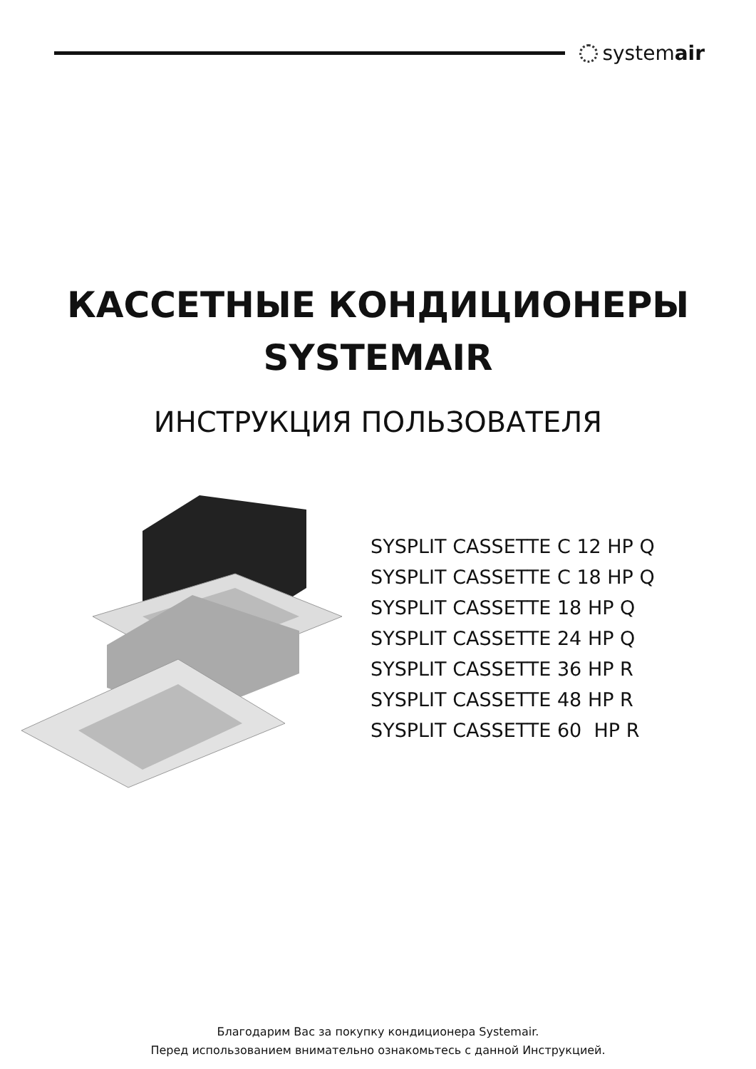systemair
КАССЕТНЫЕ КОНДИЦИОНЕРЫ
SYSTEMAIR
ИНСТРУКЦИЯ ПОЛЬЗОВАТЕЛЯ
SYSPLIT CASSETTE C 12 HP Q SYSPLIT CASSETTE C 18 HP Q SYSPLIT CASSETTE 18 HP Q SYSPLIT CASSETTE 24 HP Q SYSPLIT CASSETTE 36 HP R SYSPLIT CASSETTE 48 HP R SYSPLIT CASSETTE 60 HP R
Благодарим Вас за покупку кондиционера Systemair.
Перед использованием внимательно ознакомьтесь с данной Инструкцией.